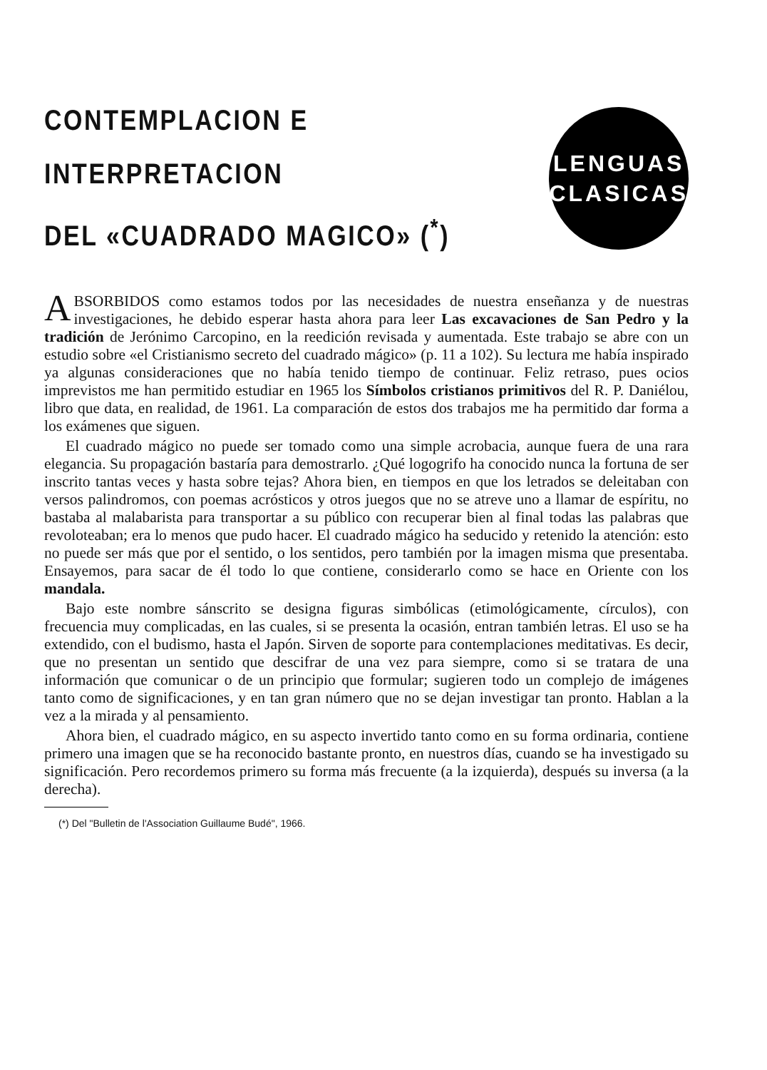CONTEMPLACION E INTERPRETACION
DEL «CUADRADO MAGICO» (<sup>*</sup>)
LENGUAS
CLASICAS
ABSORBIDOS como estamos todos por las necesidades de nuestra enseñanza y de nuestras investigaciones, he debido esperar hasta ahora para leer Las excavaciones de San Pedro y la tradición de Jerónimo Carcopino, en la reedición revisada y aumentada. Este trabajo se abre con un estudio sobre «el Cristianismo secreto del cuadrado mágico» (p. 11 a 102). Su lectura me había inspirado ya algunas consideraciones que no había tenido tiempo de continuar. Feliz retraso, pues ocios imprevistos me han permitido estudiar en 1965 los Símbolos cristianos primitivos del R. P. Daniélou, libro que data, en realidad, de 1961. La comparación de estos dos trabajos me ha permitido dar forma a los exámenes que siguen.
El cuadrado mágico no puede ser tomado como una simple acrobacia, aunque fuera de una rara elegancia. Su propagación bastaría para demostrarlo. ¿Qué logogrifo ha conocido nunca la fortuna de ser inscrito tantas veces y hasta sobre tejas? Ahora bien, en tiempos en que los letrados se deleitaban con versos palindromos, con poemas acrósticos y otros juegos que no se atreve uno a llamar de espíritu, no bastaba al malabarista para transportar a su público con recuperar bien al final todas las palabras que revoloteaban; era lo menos que pudo hacer. El cuadrado mágico ha seducido y retenido la atención: esto no puede ser más que por el sentido, o los sentidos, pero también por la imagen misma que presentaba. Ensayemos, para sacar de él todo lo que contiene, considerarlo como se hace en Oriente con los mandala.
Bajo este nombre sánscrito se designa figuras simbólicas (etimológicamente, círculos), con frecuencia muy complicadas, en las cuales, si se presenta la ocasión, entran también letras. El uso se ha extendido, con el budismo, hasta el Japón. Sirven de soporte para contemplaciones meditativas. Es decir, que no presentan un sentido que descifrar de una vez para siempre, como si se tratara de una información que comunicar o de un principio que formular; sugieren todo un complejo de imágenes tanto como de significaciones, y en tan gran número que no se dejan investigar tan pronto. Hablan a la vez a la mirada y al pensamiento.
Ahora bien, el cuadrado mágico, en su aspecto invertido tanto como en su forma ordinaria, contiene primero una imagen que se ha reconocido bastante pronto, en nuestros días, cuando se ha investigado su significación. Pero recordemos primero su forma más frecuente (a la izquierda), después su inversa (a la derecha).
(*) Del "Bulletin de l'Association Guillaume Budé", 1966.